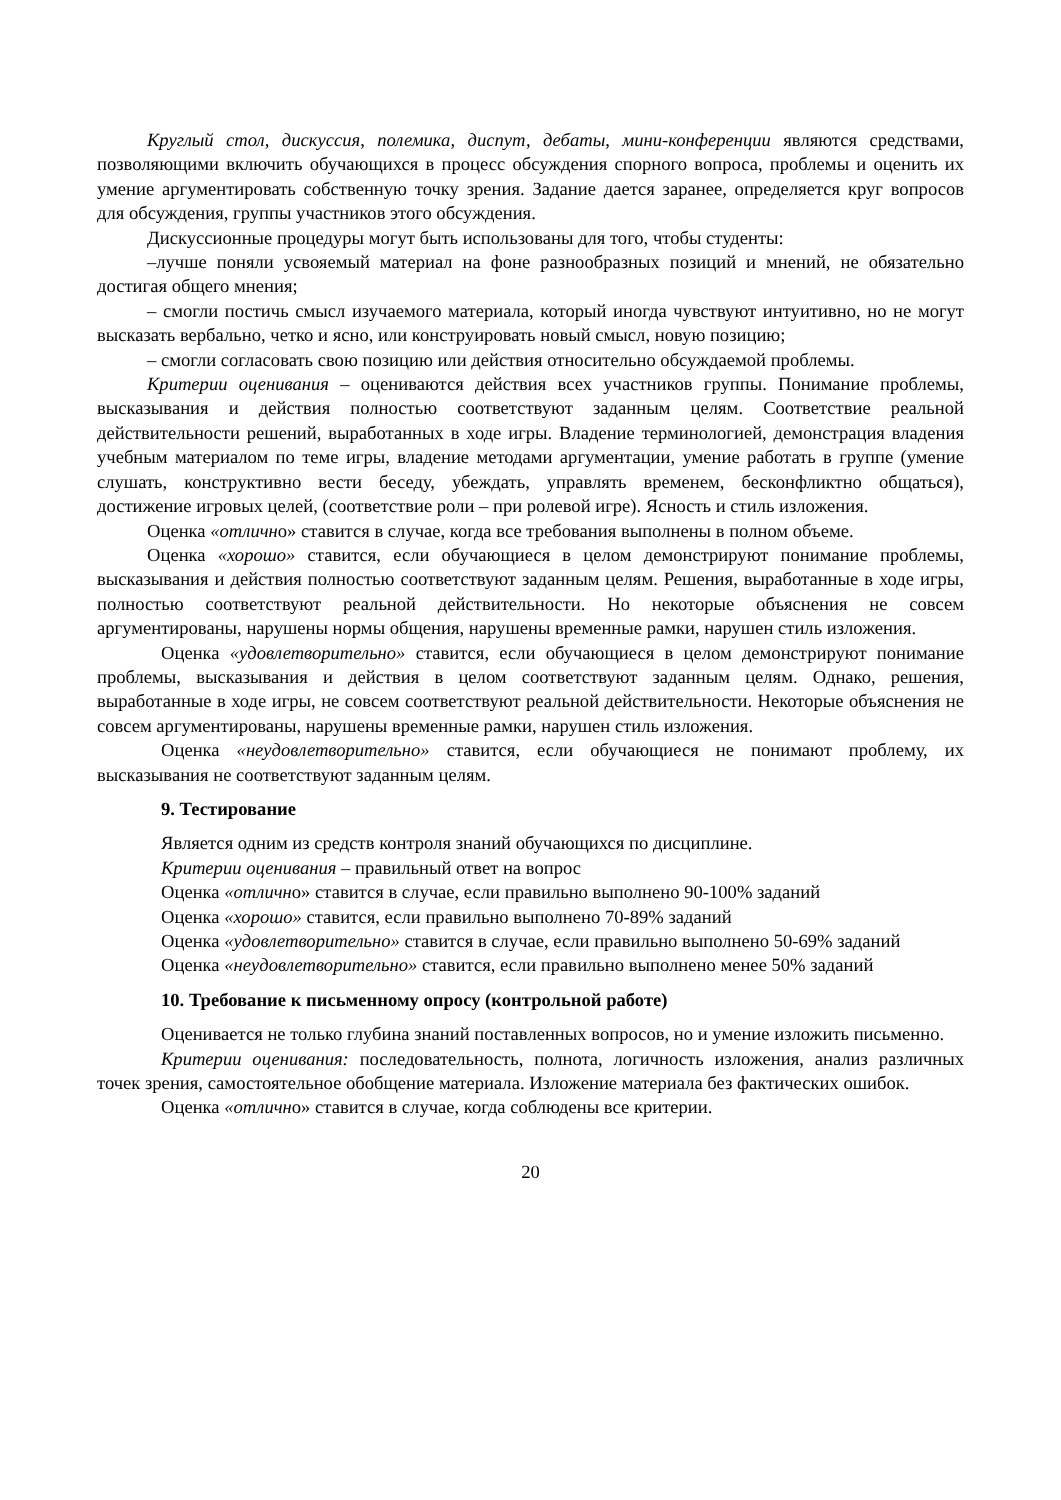Круглый стол, дискуссия, полемика, диспут, дебаты, мини-конференции являются средствами, позволяющими включить обучающихся в процесс обсуждения спорного вопроса, проблемы и оценить их умение аргументировать собственную точку зрения. Задание дается заранее, определяется круг вопросов для обсуждения, группы участников этого обсуждения.
Дискуссионные процедуры могут быть использованы для того, чтобы студенты:
–лучше поняли усвояемый материал на фоне разнообразных позиций и мнений, не обязательно достигая общего мнения;
– смогли постичь смысл изучаемого материала, который иногда чувствуют интуитивно, но не могут высказать вербально, четко и ясно, или конструировать новый смысл, новую позицию;
– смогли согласовать свою позицию или действия относительно обсуждаемой проблемы.
Критерии оценивания – оцениваются действия всех участников группы. Понимание проблемы, высказывания и действия полностью соответствуют заданным целям. Соответствие реальной действительности решений, выработанных в ходе игры. Владение терминологией, демонстрация владения учебным материалом по теме игры, владение методами аргументации, умение работать в группе (умение слушать, конструктивно вести беседу, убеждать, управлять временем, бесконфликтно общаться), достижение игровых целей, (соответствие роли – при ролевой игре). Ясность и стиль изложения.
Оценка «отлично» ставится в случае, когда все требования выполнены в полном объеме.
Оценка «хорошо» ставится, если обучающиеся в целом демонстрируют понимание проблемы, высказывания и действия полностью соответствуют заданным целям. Решения, выработанные в ходе игры, полностью соответствуют реальной действительности. Но некоторые объяснения не совсем аргументированы, нарушены нормы общения, нарушены временные рамки, нарушен стиль изложения.
Оценка «удовлетворительно» ставится, если обучающиеся в целом демонстрируют понимание проблемы, высказывания и действия в целом соответствуют заданным целям. Однако, решения, выработанные в ходе игры, не совсем соответствуют реальной действительности. Некоторые объяснения не совсем аргументированы, нарушены временные рамки, нарушен стиль изложения.
Оценка «неудовлетворительно» ставится, если обучающиеся не понимают проблему, их высказывания не соответствуют заданным целям.
9. Тестирование
Является одним из средств контроля знаний обучающихся по дисциплине.
Критерии оценивания – правильный ответ на вопрос
Оценка «отлично» ставится в случае, если правильно выполнено 90-100% заданий
Оценка «хорошо» ставится, если правильно выполнено 70-89% заданий
Оценка «удовлетворительно» ставится в случае, если правильно выполнено 50-69% заданий
Оценка «неудовлетворительно» ставится, если правильно выполнено менее 50% заданий
10. Требование к письменному опросу (контрольной работе)
Оценивается не только глубина знаний поставленных вопросов, но и умение изложить письменно.
Критерии оценивания: последовательность, полнота, логичность изложения, анализ различных точек зрения, самостоятельное обобщение материала. Изложение материала без фактических ошибок.
Оценка «отлично» ставится в случае, когда соблюдены все критерии.
20